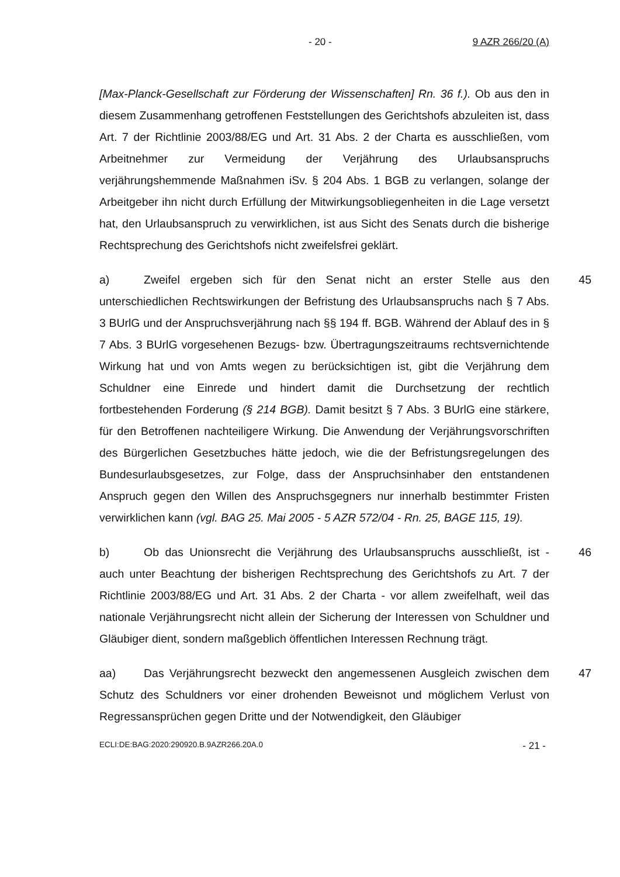- 20 - 9 AZR 266/20 (A)
[Max-Planck-Gesellschaft zur Förderung der Wissenschaften] Rn. 36 f.). Ob aus den in diesem Zusammenhang getroffenen Feststellungen des Gerichtshofs abzuleiten ist, dass Art. 7 der Richtlinie 2003/88/EG und Art. 31 Abs. 2 der Charta es ausschließen, vom Arbeitnehmer zur Vermeidung der Verjährung des Urlaubsanspruchs verjährungshemmende Maßnahmen iSv. § 204 Abs. 1 BGB zu verlangen, solange der Arbeitgeber ihn nicht durch Erfüllung der Mitwirkungsobliegenheiten in die Lage versetzt hat, den Urlaubsanspruch zu verwirklichen, ist aus Sicht des Senats durch die bisherige Rechtsprechung des Gerichtshofs nicht zweifelsfrei geklärt.
45 a) Zweifel ergeben sich für den Senat nicht an erster Stelle aus den unterschiedlichen Rechtswirkungen der Befristung des Urlaubsanspruchs nach § 7 Abs. 3 BUrlG und der Anspruchsverjährung nach §§ 194 ff. BGB. Während der Ablauf des in § 7 Abs. 3 BUrlG vorgesehenen Bezugs- bzw. Übertragungszeitraums rechtsvernichtende Wirkung hat und von Amts wegen zu berücksichtigen ist, gibt die Verjährung dem Schuldner eine Einrede und hindert damit die Durchsetzung der rechtlich fortbestehenden Forderung (§ 214 BGB). Damit besitzt § 7 Abs. 3 BUrlG eine stärkere, für den Betroffenen nachteiligere Wirkung. Die Anwendung der Verjährungsvorschriften des Bürgerlichen Gesetzbuches hätte jedoch, wie die der Befristungsregelungen des Bundesurlaubsgesetzes, zur Folge, dass der Anspruchsinhaber den entstandenen Anspruch gegen den Willen des Anspruchsgegners nur innerhalb bestimmter Fristen verwirklichen kann (vgl. BAG 25. Mai 2005 - 5 AZR 572/04 - Rn. 25, BAGE 115, 19).
46 b) Ob das Unionsrecht die Verjährung des Urlaubsanspruchs ausschließt, ist - auch unter Beachtung der bisherigen Rechtsprechung des Gerichtshofs zu Art. 7 der Richtlinie 2003/88/EG und Art. 31 Abs. 2 der Charta - vor allem zweifelhaft, weil das nationale Verjährungsrecht nicht allein der Sicherung der Interessen von Schuldner und Gläubiger dient, sondern maßgeblich öffentlichen Interessen Rechnung trägt.
47 aa) Das Verjährungsrecht bezweckt den angemessenen Ausgleich zwischen dem Schutz des Schuldners vor einer drohenden Beweisnot und möglichem Verlust von Regressansprüchen gegen Dritte und der Notwendigkeit, den Gläubiger
ECLI:DE:BAG:2020:290920.B.9AZR266.20A.0 - 21 -